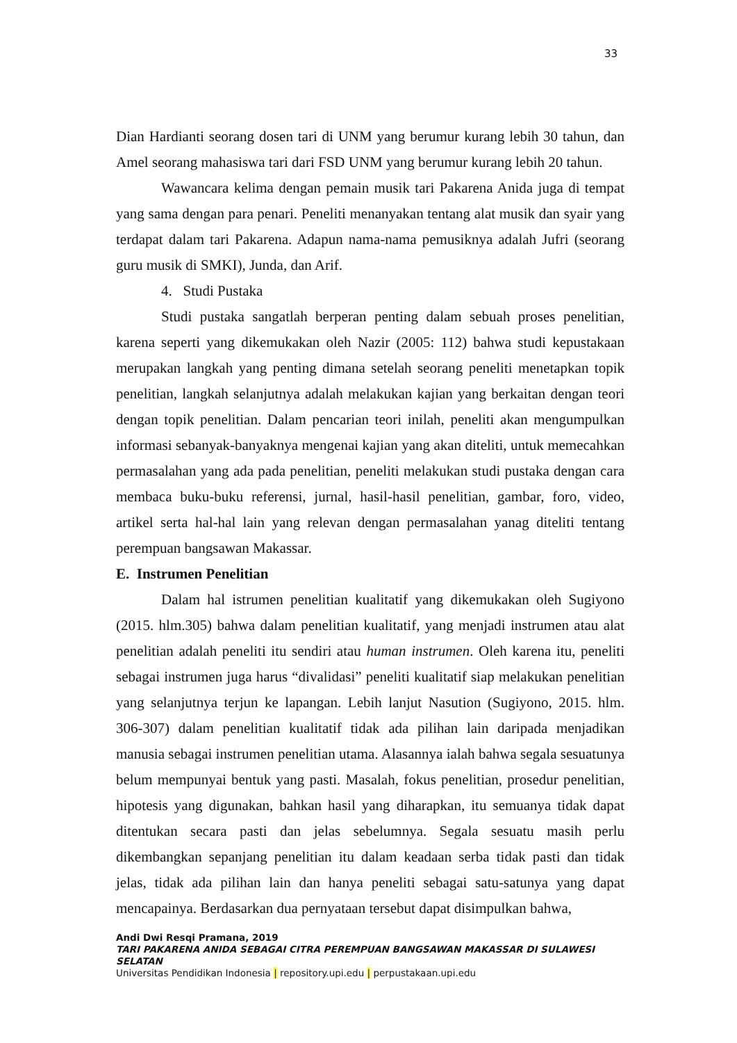33
Dian Hardianti seorang dosen tari di UNM yang berumur kurang lebih 30 tahun, dan Amel seorang mahasiswa tari dari FSD UNM yang berumur kurang lebih 20 tahun.
Wawancara kelima dengan pemain musik tari Pakarena Anida juga di tempat yang sama dengan para penari. Peneliti menanyakan tentang alat musik dan syair yang terdapat dalam tari Pakarena. Adapun nama-nama pemusiknya adalah Jufri (seorang guru musik di SMKI), Junda, dan Arif.
4. Studi Pustaka
Studi pustaka sangatlah berperan penting dalam sebuah proses penelitian, karena seperti yang dikemukakan oleh Nazir (2005: 112) bahwa studi kepustakaan merupakan langkah yang penting dimana setelah seorang peneliti menetapkan topik penelitian, langkah selanjutnya adalah melakukan kajian yang berkaitan dengan teori dengan topik penelitian. Dalam pencarian teori inilah, peneliti akan mengumpulkan informasi sebanyak-banyaknya mengenai kajian yang akan diteliti, untuk memecahkan permasalahan yang ada pada penelitian, peneliti melakukan studi pustaka dengan cara membaca buku-buku referensi, jurnal, hasil-hasil penelitian, gambar, foro, video, artikel serta hal-hal lain yang relevan dengan permasalahan yanag diteliti tentang perempuan bangsawan Makassar.
E. Instrumen Penelitian
Dalam hal istrumen penelitian kualitatif yang dikemukakan oleh Sugiyono (2015. hlm.305) bahwa dalam penelitian kualitatif, yang menjadi instrumen atau alat penelitian adalah peneliti itu sendiri atau human instrumen. Oleh karena itu, peneliti sebagai instrumen juga harus “divalidasi” peneliti kualitatif siap melakukan penelitian yang selanjutnya terjun ke lapangan. Lebih lanjut Nasution (Sugiyono, 2015. hlm. 306-307) dalam penelitian kualitatif tidak ada pilihan lain daripada menjadikan manusia sebagai instrumen penelitian utama. Alasannya ialah bahwa segala sesuatunya belum mempunyai bentuk yang pasti. Masalah, fokus penelitian, prosedur penelitian, hipotesis yang digunakan, bahkan hasil yang diharapkan, itu semuanya tidak dapat ditentukan secara pasti dan jelas sebelumnya. Segala sesuatu masih perlu dikembangkan sepanjang penelitian itu dalam keadaan serba tidak pasti dan tidak jelas, tidak ada pilihan lain dan hanya peneliti sebagai satu-satunya yang dapat mencapainya. Berdasarkan dua pernyataan tersebut dapat disimpulkan bahwa,
Andi Dwi Resqi Pramana, 2019
TARI PAKARENA ANIDA SEBAGAI CITRA PEREMPUAN BANGSAWAN MAKASSAR DI SULAWESI SELATAN
Universitas Pendidikan Indonesia | repository.upi.edu | perpustakaan.upi.edu